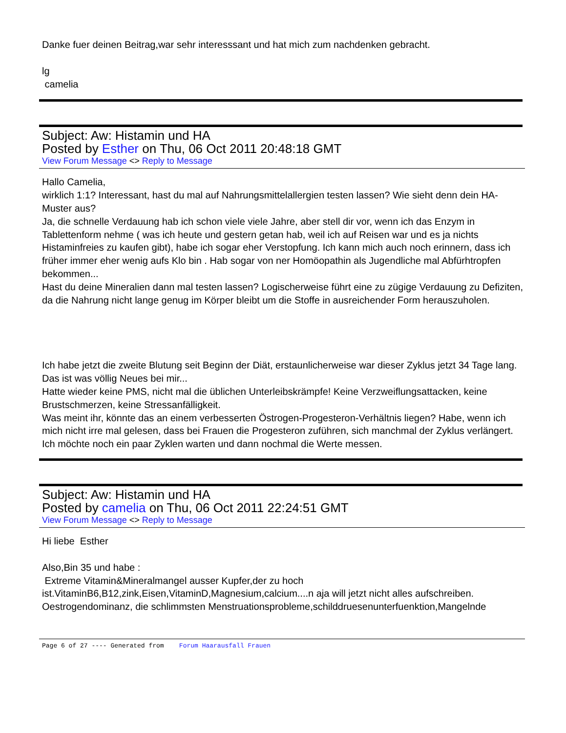Danke fuer deinen Beitrag,war sehr interesssant und hat mich zum nachdenken gebracht.
lg
camelia
Subject: Aw: Histamin und HA
Posted by Esther on Thu, 06 Oct 2011 20:48:18 GMT
View Forum Message <> Reply to Message
Hallo Camelia,
wirklich 1:1? Interessant, hast du mal auf Nahrungsmittelallergien testen lassen? Wie sieht denn dein HA-Muster aus?
Ja, die schnelle Verdauung hab ich schon viele viele Jahre, aber stell dir vor, wenn ich das Enzym in Tablettenform nehme ( was ich heute und gestern getan hab, weil ich auf Reisen war und es ja nichts Histaminfreies zu kaufen gibt), habe ich sogar eher Verstopfung. Ich kann mich auch noch erinnern, dass ich früher immer eher wenig aufs Klo bin . Hab sogar von ner Homöopathin als Jugendliche mal Abfürhtropfen bekommen...
Hast du deine Mineralien dann mal testen lassen? Logischerweise führt eine zu zügige Verdauung zu Defiziten, da die Nahrung nicht lange genug im Körper bleibt um die Stoffe in ausreichender Form herauszuholen.
Ich habe jetzt die zweite Blutung seit Beginn der Diät, erstaunlicherweise war dieser Zyklus jetzt 34 Tage lang. Das ist was völlig Neues bei mir...
Hatte wieder keine PMS, nicht mal die üblichen Unterleibskrämpfe! Keine Verzweiflungsattacken, keine Brustschmerzen, keine Stressanfälligkeit.
Was meint ihr, könnte das an einem verbesserten Östrogen-Progesteron-Verhältnis liegen? Habe, wenn ich mich nicht irre mal gelesen, dass bei Frauen die Progesteron zuführen, sich manchmal der Zyklus verlängert.
Ich möchte noch ein paar Zyklen warten und dann nochmal die Werte messen.
Subject: Aw: Histamin und HA
Posted by camelia on Thu, 06 Oct 2011 22:24:51 GMT
View Forum Message <> Reply to Message
Hi liebe Esther
Also,Bin 35 und habe :
Extreme Vitamin&Mineralmangel ausser Kupfer,der zu hoch ist.VitaminB6,B12,zink,Eisen,VitaminD,Magnesium,calcium....n aja will jetzt nicht alles aufschreiben.
Oestrogendominanz, die schlimmsten Menstruationsprobleme,schilddruesenunterfuenktion,Mangelnde
Page 6 of 27 ---- Generated from Forum Haarausfall Frauen